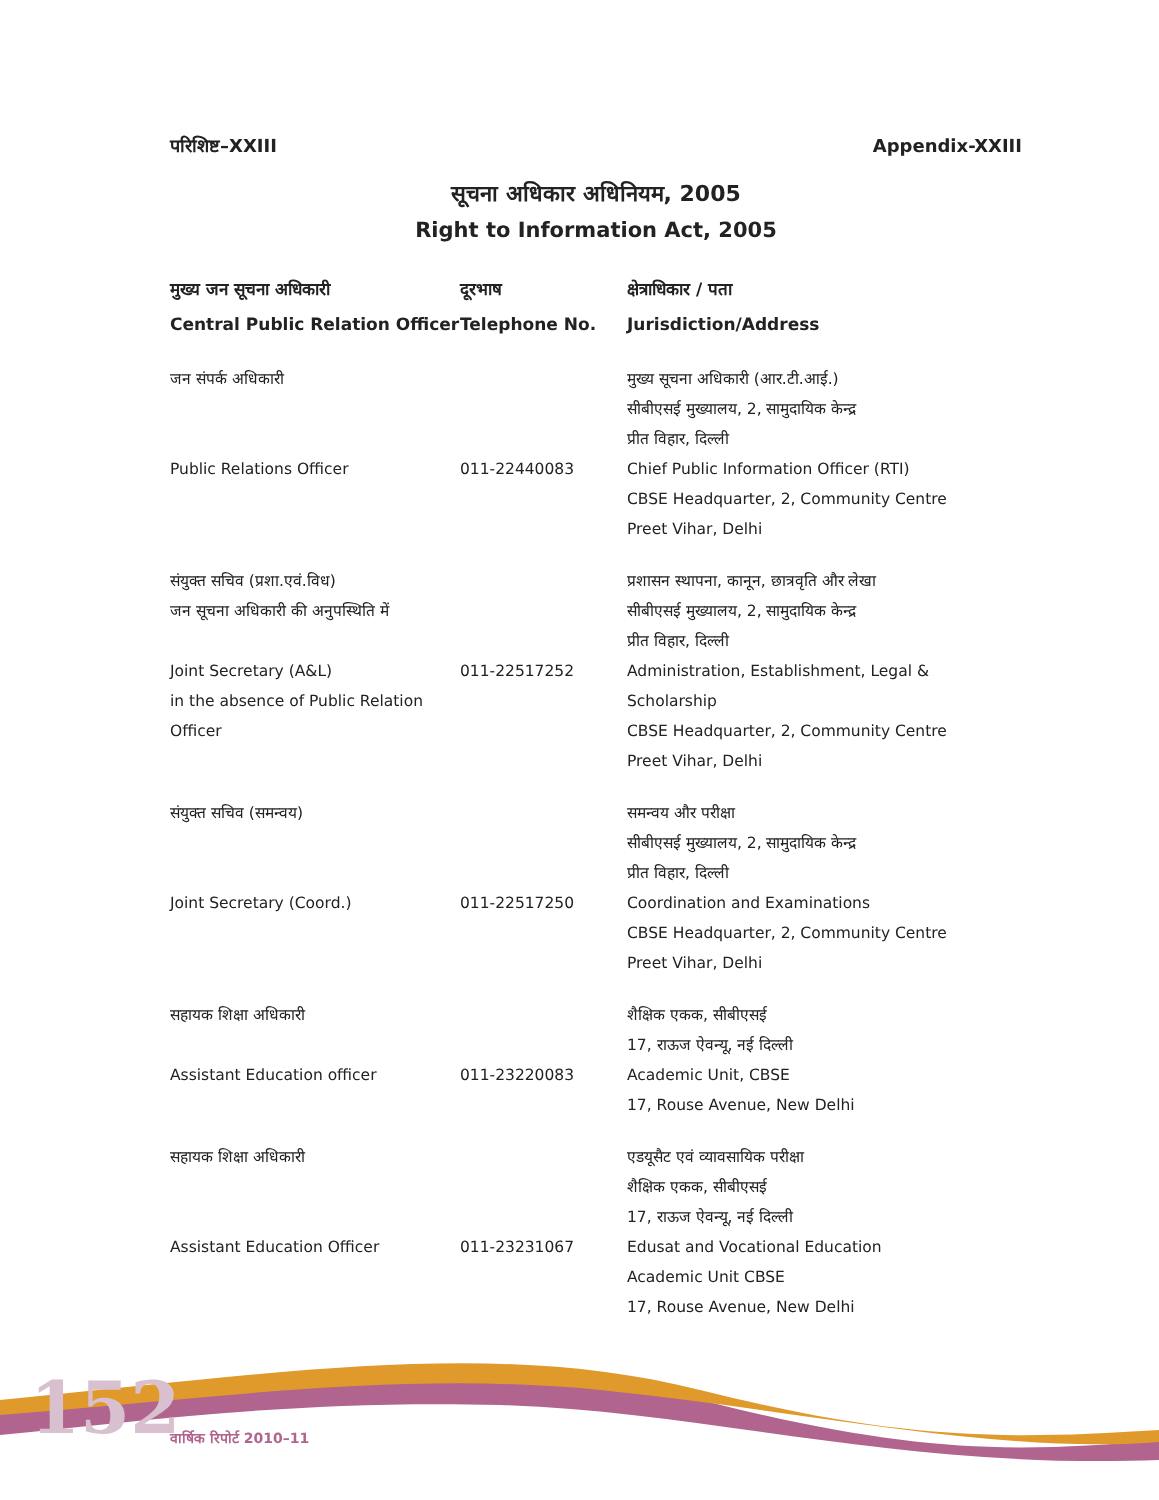152
परिशिष्ट–XXIII Appendix-XXIII
सूचना अधिकार अधिनियम, 2005
Right to Information Act, 2005
| मुख्य जन सूचना अधिकारी | दूरभाष | क्षेत्राधिकार / पता |
| --- | --- | --- |
| Central Public Relation Officer | Telephone No. | Jurisdiction/Address |
| जन संपर्क अधिकारी | | मुख्य सूचना अधिकारी (आर.टी.आई.) सीबीएसई मुख्यालय, 2, सामुदायिक केन्द्र प्रीत विहार, दिल्ली |
| Public Relations Officer | 011-22440083 | Chief Public Information Officer (RTI) CBSE Headquarter, 2, Community Centre Preet Vihar, Delhi |
| संयुक्त सचिव (प्रशा.एवं.विध) जन सूचना अधिकारी की अनुपस्थिति में | | प्रशासन स्थापना, कानून, छात्रवृति और लेखा सीबीएसई मुख्यालय, 2, सामुदायिक केन्द्र प्रीत विहार, दिल्ली |
| Joint Secretary (A&L) in the absence of Public Relation Officer | 011-22517252 | Administration, Establishment, Legal & Scholarship CBSE Headquarter, 2, Community Centre Preet Vihar, Delhi |
| संयुक्त सचिव (समन्वय) | | समन्वय और परीक्षा सीबीएसई मुख्यालय, 2, सामुदायिक केन्द्र प्रीत विहार, दिल्ली |
| Joint Secretary (Coord.) | 011-22517250 | Coordination and Examinations CBSE Headquarter, 2, Community Centre Preet Vihar, Delhi |
| सहायक शिक्षा अधिकारी | | शैक्षिक एकक, सीबीएसई 17, राऊज ऐवन्यू, नई दिल्ली |
| Assistant Education officer | 011-23220083 | Academic Unit, CBSE 17, Rouse Avenue, New Delhi |
| सहायक शिक्षा अधिकारी | | एडयूसैट एवं व्यावसायिक परीक्षा शैक्षिक एकक, सीबीएसई 17, राऊज ऐवन्यू, नई दिल्ली |
| Assistant Education Officer | 011-23231067 | Edusat and Vocational Education Academic Unit CBSE 17, Rouse Avenue, New Delhi |
वार्षिक रिपोर्ट 2010–11